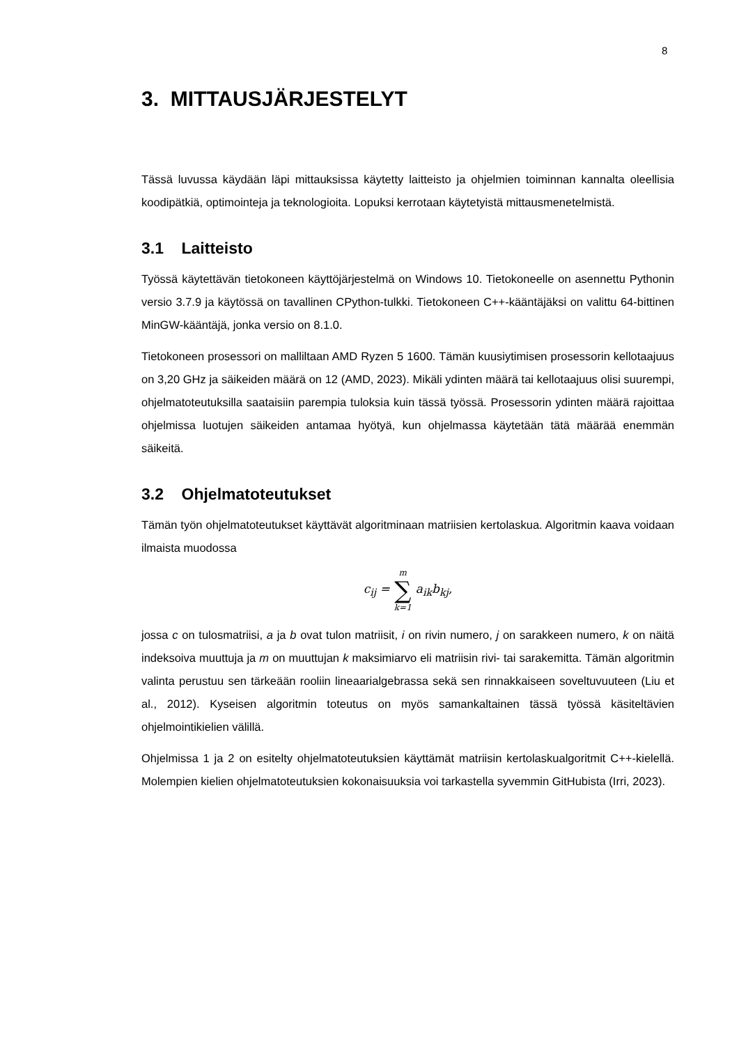8
3. MITTAUSJÄRJESTELYT
Tässä luvussa käydään läpi mittauksissa käytetty laitteisto ja ohjelmien toiminnan kannalta oleellisia koodipätkiä, optimointeja ja teknologioita. Lopuksi kerrotaan käytetyistä mittausmenetelmistä.
3.1 Laitteisto
Työssä käytettävän tietokoneen käyttöjärjestelmä on Windows 10. Tietokoneelle on asennettu Pythonin versio 3.7.9 ja käytössä on tavallinen CPython-tulkki. Tietokoneen C++-kääntäjäksi on valittu 64-bittinen MinGW-kääntäjä, jonka versio on 8.1.0.
Tietokoneen prosessori on malliltaan AMD Ryzen 5 1600. Tämän kuusiytimisen prosessorin kellotaajuus on 3,20 GHz ja säikeiden määrä on 12 (AMD, 2023). Mikäli ydinten määrä tai kellotaajuus olisi suurempi, ohjelmatoteutuksilla saataisiin parempia tuloksia kuin tässä työssä. Prosessorin ydinten määrä rajoittaa ohjelmissa luotujen säikeiden antamaa hyötyä, kun ohjelmassa käytetään tätä määrää enemmän säikeitä.
3.2 Ohjelmatoteutukset
Tämän työn ohjelmatoteutukset käyttävät algoritminaan matriisien kertolaskua. Algoritmin kaava voidaan ilmaista muodossa
c<sub>ij</sub> = m ∑ k=1 a<sub>ik</sub>b<sub>kj</sub>,
jossa c on tulosmatriisi, a ja b ovat tulon matriisit, i on rivin numero, j on sarakkeen numero, k on näitä indeksoiva muuttuja ja m on muuttujan k maksimiarvo eli matriisin rivi- tai sarakemitta. Tämän algoritmin valinta perustuu sen tärkeään rooliin lineaarialgebrassa sekä sen rinnakkaiseen soveltuvuuteen (Liu et al., 2012). Kyseisen algoritmin toteutus on myös samankaltainen tässä työssä käsiteltävien ohjelmointikielien välillä.
Ohjelmissa 1 ja 2 on esitelty ohjelmatoteutuksien käyttämät matriisin kertolaskualgoritmit C++-kielellä. Molempien kielien ohjelmatoteutuksien kokonaisuuksia voi tarkastella syvemmin GitHubista (Irri, 2023).